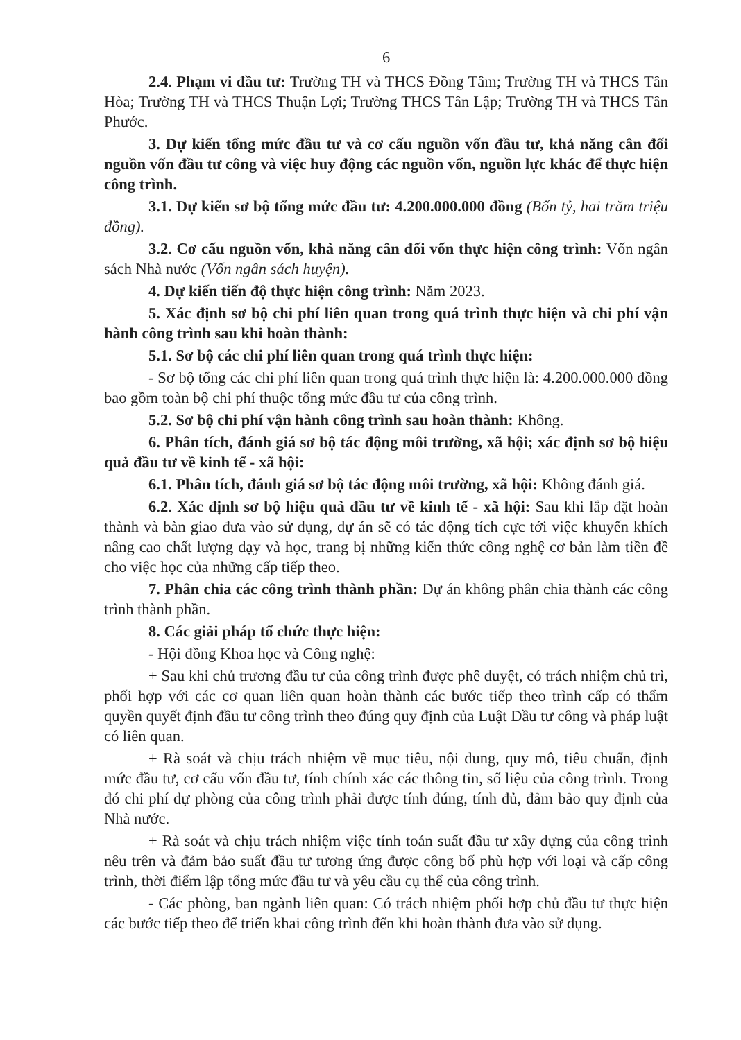6
2.4. Phạm vi đầu tư: Trường TH và THCS Đồng Tâm; Trường TH và THCS Tân Hòa; Trường TH và THCS Thuận Lợi; Trường THCS Tân Lập; Trường TH và THCS Tân Phước.
3. Dự kiến tổng mức đầu tư và cơ cấu nguồn vốn đầu tư, khả năng cân đối nguồn vốn đầu tư công và việc huy động các nguồn vốn, nguồn lực khác để thực hiện công trình.
3.1. Dự kiến sơ bộ tổng mức đầu tư: 4.200.000.000 đồng (Bốn tỷ, hai trăm triệu đồng).
3.2. Cơ cấu nguồn vốn, khả năng cân đối vốn thực hiện công trình: Vốn ngân sách Nhà nước (Vốn ngân sách huyện).
4. Dự kiến tiến độ thực hiện công trình: Năm 2023.
5. Xác định sơ bộ chi phí liên quan trong quá trình thực hiện và chi phí vận hành công trình sau khi hoàn thành:
5.1. Sơ bộ các chi phí liên quan trong quá trình thực hiện:
- Sơ bộ tổng các chi phí liên quan trong quá trình thực hiện là: 4.200.000.000 đồng bao gồm toàn bộ chi phí thuộc tổng mức đầu tư của công trình.
5.2. Sơ bộ chi phí vận hành công trình sau hoàn thành: Không.
6. Phân tích, đánh giá sơ bộ tác động môi trường, xã hội; xác định sơ bộ hiệu quả đầu tư về kinh tế - xã hội:
6.1. Phân tích, đánh giá sơ bộ tác động môi trường, xã hội: Không đánh giá.
6.2. Xác định sơ bộ hiệu quả đầu tư về kinh tế - xã hội: Sau khi lắp đặt hoàn thành và bàn giao đưa vào sử dụng, dự án sẽ có tác động tích cực tới việc khuyến khích nâng cao chất lượng dạy và học, trang bị những kiến thức công nghệ cơ bản làm tiền đề cho việc học của những cấp tiếp theo.
7. Phân chia các công trình thành phần: Dự án không phân chia thành các công trình thành phần.
8. Các giải pháp tổ chức thực hiện:
- Hội đồng Khoa học và Công nghệ:
+ Sau khi chủ trương đầu tư của công trình được phê duyệt, có trách nhiệm chủ trì, phối hợp với các cơ quan liên quan hoàn thành các bước tiếp theo trình cấp có thẩm quyền quyết định đầu tư công trình theo đúng quy định của Luật Đầu tư công và pháp luật có liên quan.
+ Rà soát và chịu trách nhiệm về mục tiêu, nội dung, quy mô, tiêu chuẩn, định mức đầu tư, cơ cấu vốn đầu tư, tính chính xác các thông tin, số liệu của công trình. Trong đó chi phí dự phòng của công trình phải được tính đúng, tính đủ, đảm bảo quy định của Nhà nước.
+ Rà soát và chịu trách nhiệm việc tính toán suất đầu tư xây dựng của công trình nêu trên và đảm bảo suất đầu tư tương ứng được công bố phù hợp với loại và cấp công trình, thời điểm lập tổng mức đầu tư và yêu cầu cụ thể của công trình.
- Các phòng, ban ngành liên quan: Có trách nhiệm phối hợp chủ đầu tư thực hiện các bước tiếp theo để triển khai công trình đến khi hoàn thành đưa vào sử dụng.